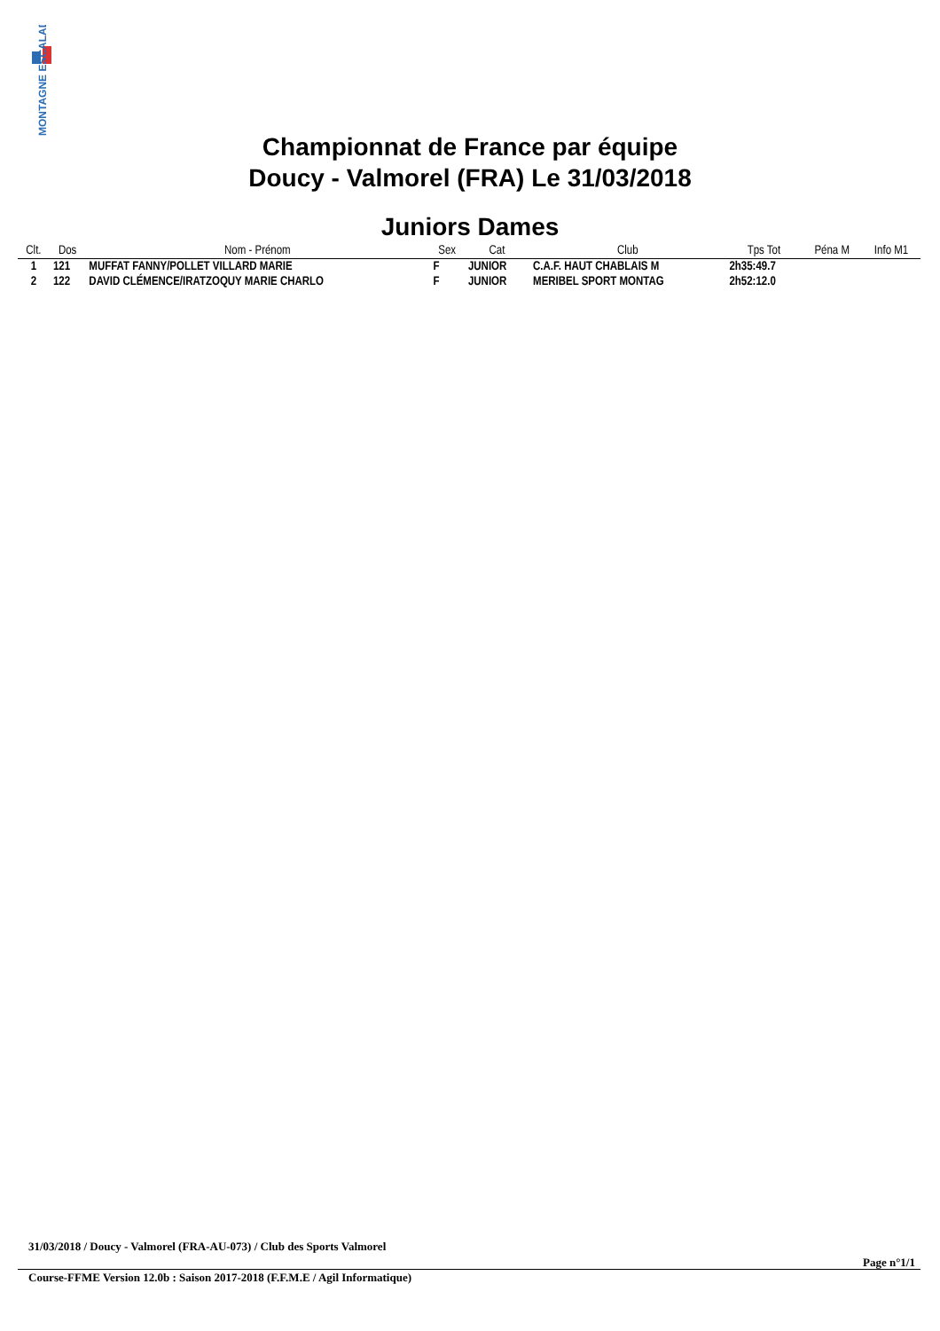MONTAGNE ESCALADE
Championnat de France par équipe
Doucy - Valmorel (FRA) Le 31/03/2018
Juniors Dames
| Clt. | Dos | Nom - Prénom | Sex | Cat | Club | Tps Tot | Péna M | Info M1 |
| --- | --- | --- | --- | --- | --- | --- | --- | --- |
| 1 | 121 | MUFFAT FANNY/POLLET VILLARD MARIE | F | JUNIOR | C.A.F. HAUT CHABLAIS M | 2h35:49.7 | | |
| 2 | 122 | DAVID CLÉMENCE/IRATZOQUY MARIE CHARLO | F | JUNIOR | MERIBEL SPORT MONTAG | 2h52:12.0 | | |
31/03/2018 / Doucy - Valmorel (FRA-AU-073) / Club des Sports Valmorel
Page n°1/1
Course-FFME Version 12.0b : Saison 2017-2018 (F.F.M.E / Agil Informatique)